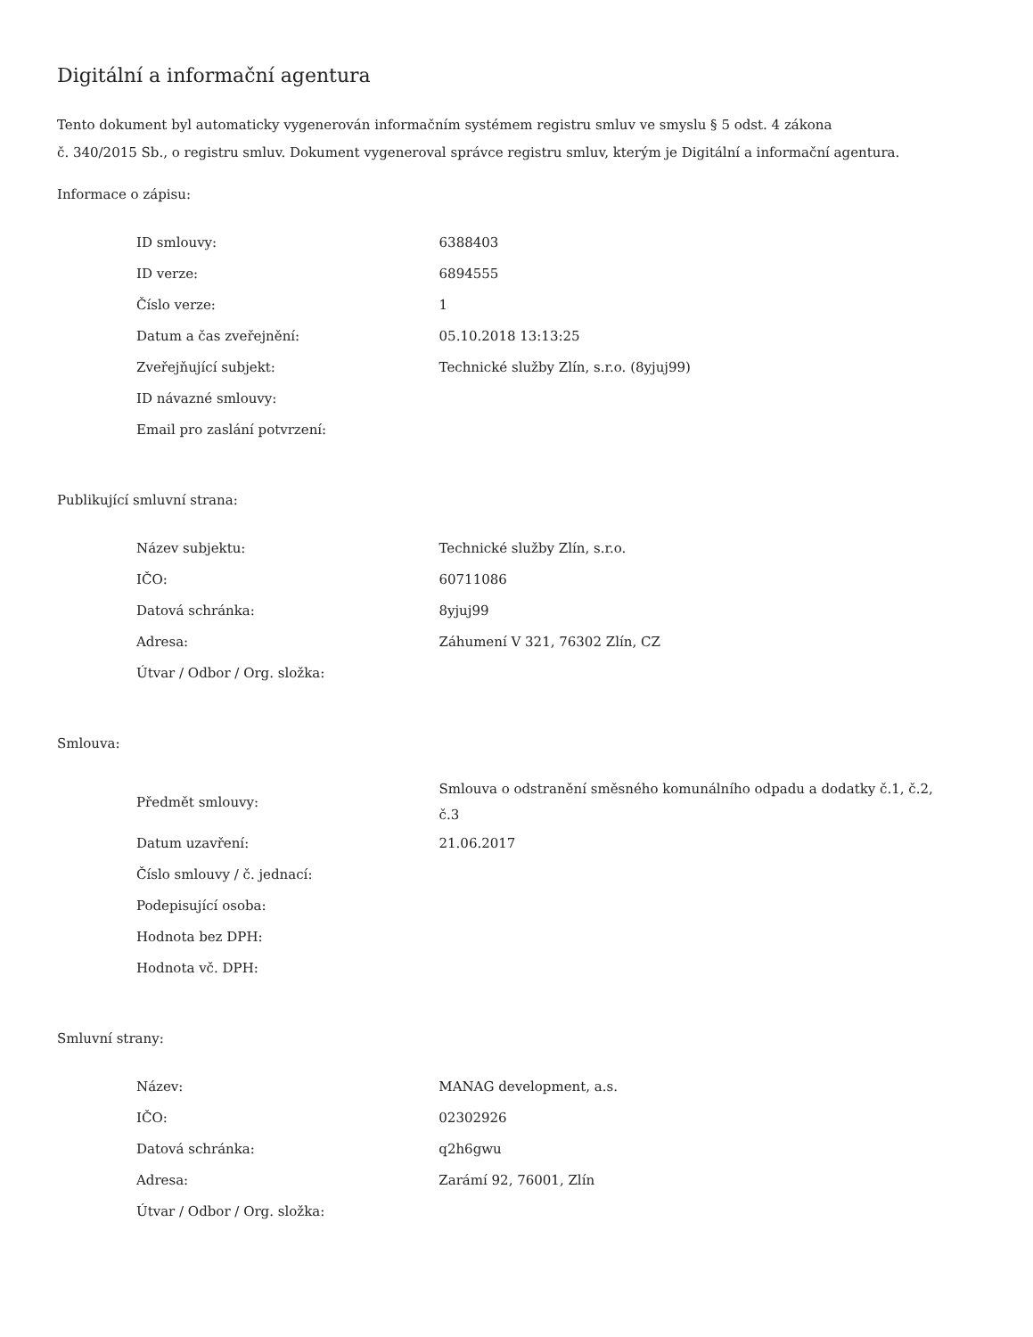Digitální a informační agentura
Tento dokument byl automaticky vygenerován informačním systémem registru smluv ve smyslu § 5 odst. 4 zákona
č. 340/2015 Sb., o registru smluv. Dokument vygeneroval správce registru smluv, kterým je Digitální a informační agentura.
Informace o zápisu:
| ID smlouvy: | 6388403 |
| ID verze: | 6894555 |
| Číslo verze: | 1 |
| Datum a čas zveřejnění: | 05.10.2018 13:13:25 |
| Zveřejňující subjekt: | Technické služby Zlín, s.r.o. (8yjuj99) |
| ID návazné smlouvy: | |
| Email pro zaslání potvrzení: | |
Publikující smluvní strana:
| Název subjektu: | Technické služby Zlín, s.r.o. |
| IČO: | 60711086 |
| Datová schránka: | 8yjuj99 |
| Adresa: | Záhumení V 321, 76302 Zlín, CZ |
| Útvar / Odbor / Org. složka: | |
Smlouva:
| Předmět smlouvy: | Smlouva o odstranění směsného komunálního odpadu a dodatky č.1, č.2, č.3 |
| Datum uzavření: | 21.06.2017 |
| Číslo smlouvy / č. jednací: | |
| Podepisující osoba: | |
| Hodnota bez DPH: | |
| Hodnota vč. DPH: | |
Smluvní strany:
| Název: | MANAG development, a.s. |
| IČO: | 02302926 |
| Datová schránka: | q2h6gwu |
| Adresa: | Zarámí 92, 76001, Zlín |
| Útvar / Odbor / Org. složka: | |